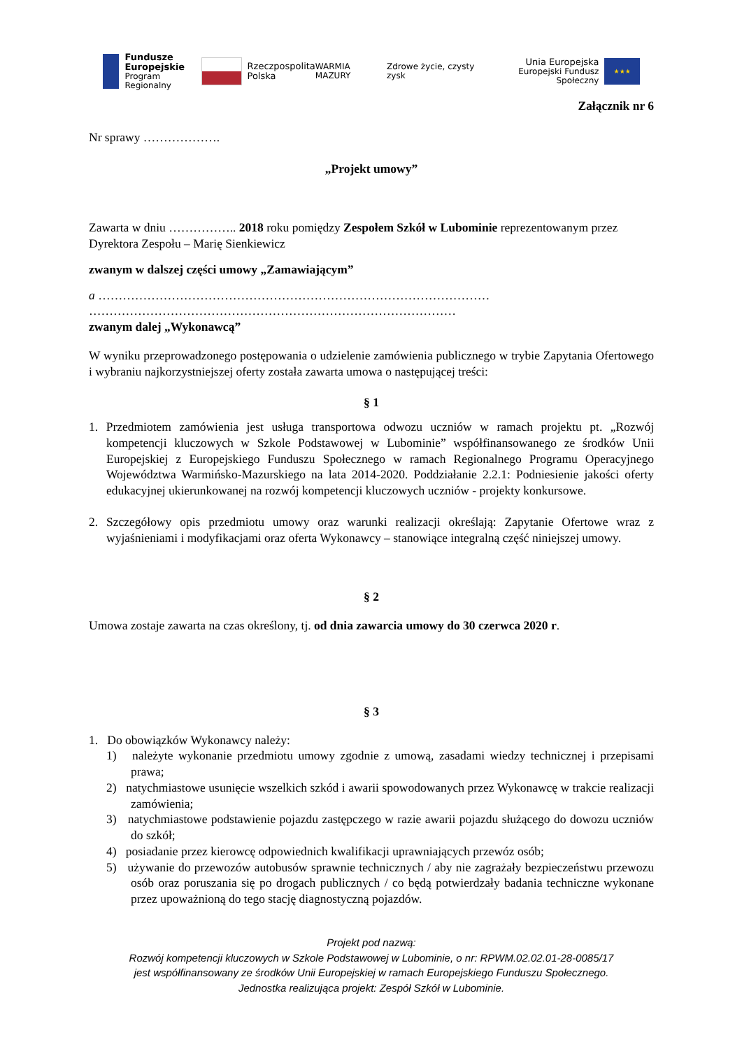Fundusze
Europejskie
Program Regionalny
Rzeczpospolita
Polska
WARMIA MAZURY Zdrowe życie, czysty zysk
Unia Europejska
Europejski Fundusz Społeczny
★★★
Załącznik nr 6
Nr sprawy ……………….
„Projekt umowy”
Zawarta w dniu …………….. 2018 roku pomiędzy Zespołem Szkół w Lubominie reprezentowanym przez Dyrektora Zespołu – Marię Sienkiewicz
zwanym w dalszej części umowy „Zamawiającym”
a ……………………………………………………………………………………
………………………………………………………………………………
zwanym dalej „Wykonawcą”
W wyniku przeprowadzonego postępowania o udzielenie zamówienia publicznego w trybie Zapytania Ofertowego i wybraniu najkorzystniejszej oferty została zawarta umowa o następującej treści:
§ 1
1. Przedmiotem zamówienia jest usługa transportowa odwozu uczniów w ramach projektu pt. „Rozwój kompetencji kluczowych w Szkole Podstawowej w Lubominie” współfinansowanego ze środków Unii Europejskiej z Europejskiego Funduszu Społecznego w ramach Regionalnego Programu Operacyjnego Województwa Warmińsko-Mazurskiego na lata 2014-2020. Poddziałanie 2.2.1: Podniesienie jakości oferty edukacyjnej ukierunkowanej na rozwój kompetencji kluczowych uczniów - projekty konkursowe.
2. Szczegółowy opis przedmiotu umowy oraz warunki realizacji określają: Zapytanie Ofertowe wraz z wyjaśnieniami i modyfikacjami oraz oferta Wykonawcy – stanowiące integralną część niniejszej umowy.
§ 2
Umowa zostaje zawarta na czas określony, tj. od dnia zawarcia umowy do 30 czerwca 2020 r.
§ 3
1. Do obowiązków Wykonawcy należy:
1) należyte wykonanie przedmiotu umowy zgodnie z umową, zasadami wiedzy technicznej i przepisami prawa;
2) natychmiastowe usunięcie wszelkich szkód i awarii spowodowanych przez Wykonawcę w trakcie realizacji zamówienia;
3) natychmiastowe podstawienie pojazdu zastępczego w razie awarii pojazdu służącego do dowozu uczniów do szkół;
4) posiadanie przez kierowcę odpowiednich kwalifikacji uprawniających przewóz osób;
5) używanie do przewozów autobusów sprawnie technicznych / aby nie zagrażały bezpieczeństwu przewozu osób oraz poruszania się po drogach publicznych / co będą potwierdzały badania techniczne wykonane przez upoważnioną do tego stację diagnostyczną pojazdów.
Projekt pod nazwą:
Rozwój kompetencji kluczowych w Szkole Podstawowej w Lubominie, o nr: RPWM.02.02.01-28-0085/17
jest współfinansowany ze środków Unii Europejskiej w ramach Europejskiego Funduszu Społecznego.
Jednostka realizująca projekt: Zespół Szkół w Lubominie.